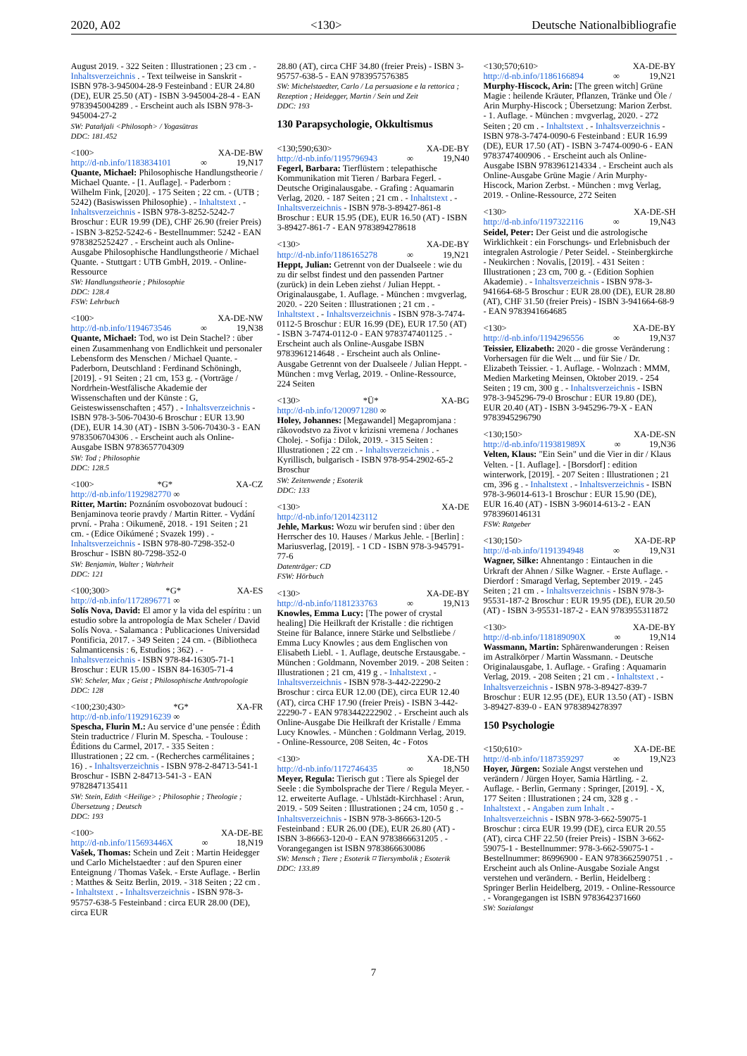2020, A02 <130> Deutsche Nationalbibliografie
August 2019. - 322 Seiten : Illustrationen ; 23 cm . - Inhaltsverzeichnis . - Text teilweise in Sanskrit - ISBN 978-3-945004-28-9 Festeinband : EUR 24.80 (DE), EUR 25.50 (AT) - ISBN 3-945004-28-4 - EAN 9783945004289 . - Erscheint auch als ISBN 978-3-945004-27-2
SW: Patañjali <Philosoph> / Yogasūtras
DDC: 181.452
<100> XA-DE-BW
http://d-nb.info/1183834101 ∞ 19,N17
Quante, Michael: Philosophische Handlungstheorie / Michael Quante. - [1. Auflage]. - Paderborn : Wilhelm Fink, [2020]. - 175 Seiten ; 22 cm. - (UTB ; 5242) (Basiswissen Philosophie) . - Inhaltstext . - Inhaltsverzeichnis - ISBN 978-3-8252-5242-7 Broschur : EUR 19.99 (DE), CHF 26.90 (freier Preis) - ISBN 3-8252-5242-6 - Bestellnummer: 5242 - EAN 9783825252427 . - Erscheint auch als Online-Ausgabe Philosophische Handlungstheorie / Michael Quante. - Stuttgart : UTB GmbH, 2019. - Online-Ressource
SW: Handlungstheorie ; Philosophie
DDC: 128.4
FSW: Lehrbuch
<100> XA-DE-NW
http://d-nb.info/1194673546 ∞ 19,N38
Quante, Michael: Tod, wo ist Dein Stachel? : über einen Zusammenhang von Endlichkeit und personaler Lebensform des Menschen / Michael Quante. - Paderborn, Deutschland : Ferdinand Schöningh, [2019]. - 91 Seiten ; 21 cm, 153 g. - (Vorträge / Nordrhein-Westfälische Akademie der Wissenschaften und der Künste : G, Geisteswissenschaften ; 457) . - Inhaltsverzeichnis - ISBN 978-3-506-70430-6 Broschur : EUR 13.90 (DE), EUR 14.30 (AT) - ISBN 3-506-70430-3 - EAN 9783506704306 . - Erscheint auch als Online-Ausgabe ISBN 9783657704309
SW: Tod ; Philosophie
DDC: 128.5
<100> *G* XA-CZ
http://d-nb.info/1192982770 ∞
Ritter, Martin: Poznáním osvobozovat budoucí : Benjaminova teorie pravdy / Martin Ritter. - Vydání první. - Praha : Oikumenē, 2018. - 191 Seiten ; 21 cm. - (Edice Oikúmené ; Svazek 199) . - Inhaltsverzeichnis - ISBN 978-80-7298-352-0 Broschur - ISBN 80-7298-352-0
SW: Benjamin, Walter ; Wahrheit
DDC: 121
<100;300> *G* XA-ES
http://d-nb.info/1172896771 ∞
Solís Nova, David: El amor y la vida del espíritu : un estudio sobre la antropología de Max Scheler / David Solís Nova. - Salamanca : Publicaciones Universidad Pontificia, 2017. - 349 Seiten ; 24 cm. - (Bibliotheca Salmanticensis : 6, Estudios ; 362) . - Inhaltsverzeichnis - ISBN 978-84-16305-71-1 Broschur : EUR 15.00 - ISBN 84-16305-71-4
SW: Scheler, Max ; Geist ; Philosophische Anthropologie
DDC: 128
<100;230;430> *G* XA-FR
http://d-nb.info/1192916239 ∞
Spescha, Flurin M.: Au service d’une pensée : Édith Stein traductrice / Flurin M. Spescha. - Toulouse : Éditions du Carmel, 2017. - 335 Seiten : Illustrationen ; 22 cm. - (Recherches carmélitaines ; 16) . - Inhaltsverzeichnis - ISBN 978-2-84713-541-1 Broschur - ISBN 2-84713-541-3 - EAN 9782847135411
SW: Stein, Edith <Heilige> ; Philosophie ; Theologie ; Übersetzung ; Deutsch
DDC: 193
<100> XA-DE-BE
http://d-nb.info/115693446X ∞ 18,N19
Vašek, Thomas: Schein und Zeit : Martin Heidegger und Carlo Michelstaedter : auf den Spuren einer Enteignung / Thomas Vašek. - Erste Auflage. - Berlin : Matthes & Seitz Berlin, 2019. - 318 Seiten ; 22 cm . - Inhaltstext . - Inhaltsverzeichnis - ISBN 978-3-95757-638-5 Festeinband : circa EUR 28.00 (DE), circa EUR
28.80 (AT), circa CHF 34.80 (freier Preis) - ISBN 3-95757-638-5 - EAN 9783957576385
SW: Michelstaedter, Carlo / La persuasione e la rettorica ; Rezeption ; Heidegger, Martin / Sein und Zeit
DDC: 193
130 Parapsychologie, Okkultismus
<130;590;630> XA-DE-BY
http://d-nb.info/1195796943 ∞ 19,N40
Fegerl, Barbara: Tierflüstern : telepathische Kommunikation mit Tieren / Barbara Fegerl. - Deutsche Originalausgabe. - Grafing : Aquamarin Verlag, 2020. - 187 Seiten ; 21 cm . - Inhaltstext . - Inhaltsverzeichnis - ISBN 978-3-89427-861-8 Broschur : EUR 15.95 (DE), EUR 16.50 (AT) - ISBN 3-89427-861-7 - EAN 9783894278618
<130> XA-DE-BY
http://d-nb.info/1186165278 ∞ 19,N21
Heppt, Julian: Getrennt von der Dualseele : wie du zu dir selbst findest und den passenden Partner (zurück) in dein Leben ziehst / Julian Heppt. - Originalausgabe, 1. Auflage. - München : mvgverlag, 2020. - 220 Seiten : Illustrationen ; 21 cm . - Inhaltstext . - Inhaltsverzeichnis - ISBN 978-3-7474-0112-5 Broschur : EUR 16.99 (DE), EUR 17.50 (AT) - ISBN 3-7474-0112-0 - EAN 9783747401125 . - Erscheint auch als Online-Ausgabe ISBN 9783961214648 . - Erscheint auch als Online-Ausgabe Getrennt von der Dualseele / Julian Heppt. - München : mvg Verlag, 2019. - Online-Ressource, 224 Seiten
<130> *Ü* XA-BG
http://d-nb.info/1200971280 ∞
Holey, Johannes: [Megawandel] Megapromjana : răkovodstvo za život v krizisni vremena / Jochanes Cholej. - Sofija : Dilok, 2019. - 315 Seiten : Illustrationen ; 22 cm . - Inhaltsverzeichnis . - Kyrillisch, bulgarisch - ISBN 978-954-2902-65-2 Broschur
SW: Zeitenwende ; Esoterik
DDC: 133
<130> XA-DE
http://d-nb.info/1201423112
Jehle, Markus: Wozu wir berufen sind : über den Herrscher des 10. Hauses / Markus Jehle. - [Berlin] : Mariusverlag, [2019]. - 1 CD - ISBN 978-3-945791-77-6
Datenträger: CD
FSW: Hörbuch
<130> XA-DE-BY
http://d-nb.info/1181233763 ∞ 19,N13
Knowles, Emma Lucy: [The power of crystal healing] Die Heilkraft der Kristalle : die richtigen Steine für Balance, innere Stärke und Selbstliebe / Emma Lucy Knowles ; aus dem Englischen von Elisabeth Liebl. - 1. Auflage, deutsche Erstausgabe. - München : Goldmann, November 2019. - 208 Seiten : Illustrationen ; 21 cm, 419 g . - Inhaltstext . - Inhaltsverzeichnis - ISBN 978-3-442-22290-2 Broschur : circa EUR 12.00 (DE), circa EUR 12.40 (AT), circa CHF 17.90 (freier Preis) - ISBN 3-442-22290-7 - EAN 9783442222902 . - Erscheint auch als Online-Ausgabe Die Heilkraft der Kristalle / Emma Lucy Knowles. - München : Goldmann Verlag, 2019. - Online-Ressource, 208 Seiten, 4c - Fotos
<130> XA-DE-TH
http://d-nb.info/1172746435 ∞ 18,N50
Meyer, Regula: Tierisch gut : Tiere als Spiegel der Seele : die Symbolsprache der Tiere / Regula Meyer. - 12. erweiterte Auflage. - Uhlstädt-Kirchhasel : Arun, 2019. - 509 Seiten : Illustrationen ; 24 cm, 1050 g . - Inhaltsverzeichnis - ISBN 978-3-86663-120-5 Festeinband : EUR 26.00 (DE), EUR 26.80 (AT) - ISBN 3-86663-120-0 - EAN 9783866631205 . - Vorangegangen ist ISBN 9783866630086
SW: Mensch ; Tiere ; Esoterik ⌑ Tiersymbolik ; Esoterik
DDC: 133.89
<130;570;610> XA-DE-BY
http://d-nb.info/1186166894 ∞ 19,N21
Murphy-Hiscock, Arin: [The green witch] Grüne Magie : heilende Kräuter, Pflanzen, Tränke und Öle / Arin Murphy-Hiscock ; Übersetzung: Marion Zerbst. - 1. Auflage. - München : mvgverlag, 2020. - 272 Seiten ; 20 cm . - Inhaltstext . - Inhaltsverzeichnis - ISBN 978-3-7474-0090-6 Festeinband : EUR 16.99 (DE), EUR 17.50 (AT) - ISBN 3-7474-0090-6 - EAN 9783747400906 . - Erscheint auch als Online-Ausgabe ISBN 9783961214334 . - Erscheint auch als Online-Ausgabe Grüne Magie / Arin Murphy-Hiscock, Marion Zerbst. - München : mvg Verlag, 2019. - Online-Ressource, 272 Seiten
<130> XA-DE-SH
http://d-nb.info/1197322116 ∞ 19,N43
Seidel, Peter: Der Geist und die astrologische Wirklichkeit : ein Forschungs- und Erlebnisbuch der integralen Astrologie / Peter Seidel. - Steinbergkirche - Neukirchen : Novalis, [2019]. - 431 Seiten : Illustrationen ; 23 cm, 700 g. - (Edition Sophien Akademie) . - Inhaltsverzeichnis - ISBN 978-3-941664-68-5 Broschur : EUR 28.00 (DE), EUR 28.80 (AT), CHF 31.50 (freier Preis) - ISBN 3-941664-68-9 - EAN 9783941664685
<130> XA-DE-BY
http://d-nb.info/1194296556 ∞ 19,N37
Teissier, Elizabeth: 2020 - die grosse Veränderung : Vorhersagen für die Welt ... und für Sie / Dr. Elizabeth Teissier. - 1. Auflage. - Wolnzach : MMM, Medien Marketing Meinsen, Oktober 2019. - 254 Seiten ; 19 cm, 300 g . - Inhaltsverzeichnis - ISBN 978-3-945296-79-0 Broschur : EUR 19.80 (DE), EUR 20.40 (AT) - ISBN 3-945296-79-X - EAN 9783945296790
<130;150> XA-DE-SN
http://d-nb.info/119381989X ∞ 19,N36
Velten, Klaus: "Ein Sein" und die Vier in dir / Klaus Velten. - [1. Auflage]. - [Borsdorf] : edition winterwork, [2019]. - 207 Seiten : Illustrationen ; 21 cm, 396 g . - Inhaltstext . - Inhaltsverzeichnis - ISBN 978-3-96014-613-1 Broschur : EUR 15.90 (DE), EUR 16.40 (AT) - ISBN 3-96014-613-2 - EAN 9783960146131
FSW: Ratgeber
<130;150> XA-DE-RP
http://d-nb.info/1191394948 ∞ 19,N31
Wagner, Silke: Ahnentango : Eintauchen in die Urkraft der Ahnen / Silke Wagner. - Erste Auflage. - Dierdorf : Smaragd Verlag, September 2019. - 245 Seiten ; 21 cm . - Inhaltsverzeichnis - ISBN 978-3-95531-187-2 Broschur : EUR 19.95 (DE), EUR 20.50 (AT) - ISBN 3-95531-187-2 - EAN 9783955311872
<130> XA-DE-BY
http://d-nb.info/118189090X ∞ 19,N14
Wassmann, Martin: Sphärenwanderungen : Reisen im Astralkörper / Martin Wassmann. - Deutsche Originalausgabe, 1. Auflage. - Grafing : Aquamarin Verlag, 2019. - 208 Seiten ; 21 cm . - Inhaltstext . - Inhaltsverzeichnis - ISBN 978-3-89427-839-7 Broschur : EUR 12.95 (DE), EUR 13.50 (AT) - ISBN 3-89427-839-0 - EAN 9783894278397
150 Psychologie
<150;610> XA-DE-BE
http://d-nb.info/1187359297 ∞ 19,N23
Hoyer, Jürgen: Soziale Angst verstehen und verändern / Jürgen Hoyer, Samia Härtling. - 2. Auflage. - Berlin, Germany : Springer, [2019]. - X, 177 Seiten : Illustrationen ; 24 cm, 328 g . - Inhaltstext . - Angaben zum Inhalt . - Inhaltsverzeichnis - ISBN 978-3-662-59075-1 Broschur : circa EUR 19.99 (DE), circa EUR 20.55 (AT), circa CHF 22.50 (freier Preis) - ISBN 3-662-59075-1 - Bestellnummer: 978-3-662-59075-1 - Bestellnummer: 86996900 - EAN 9783662590751 . - Erscheint auch als Online-Ausgabe Soziale Angst verstehen und verändern. - Berlin, Heidelberg : Springer Berlin Heidelberg, 2019. - Online-Ressource . - Vorangegangen ist ISBN 9783642371660
SW: Sozialangst
7